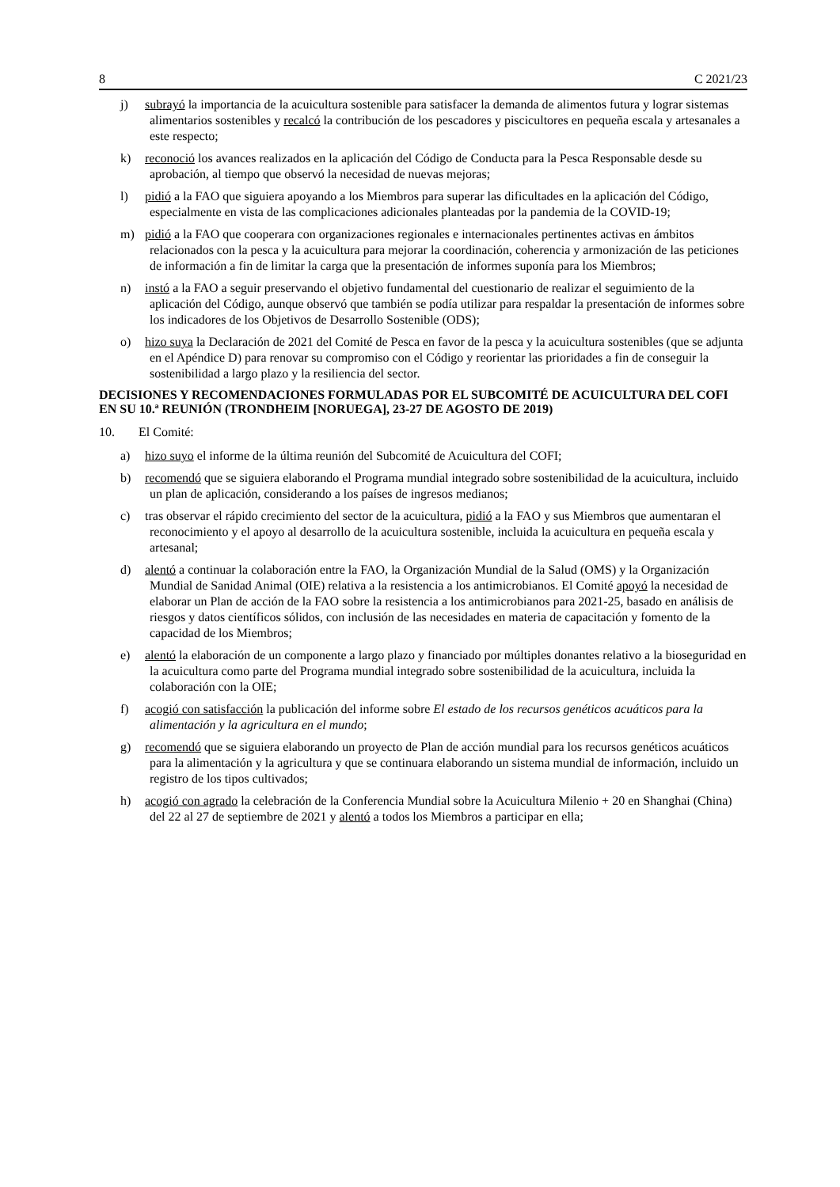8 C 2021/23
j) subrayó la importancia de la acuicultura sostenible para satisfacer la demanda de alimentos futura y lograr sistemas alimentarios sostenibles y recalcó la contribución de los pescadores y piscicultores en pequeña escala y artesanales a este respecto;
k) reconoció los avances realizados en la aplicación del Código de Conducta para la Pesca Responsable desde su aprobación, al tiempo que observó la necesidad de nuevas mejoras;
l) pidió a la FAO que siguiera apoyando a los Miembros para superar las dificultades en la aplicación del Código, especialmente en vista de las complicaciones adicionales planteadas por la pandemia de la COVID-19;
m) pidió a la FAO que cooperara con organizaciones regionales e internacionales pertinentes activas en ámbitos relacionados con la pesca y la acuicultura para mejorar la coordinación, coherencia y armonización de las peticiones de información a fin de limitar la carga que la presentación de informes suponía para los Miembros;
n) instó a la FAO a seguir preservando el objetivo fundamental del cuestionario de realizar el seguimiento de la aplicación del Código, aunque observó que también se podía utilizar para respaldar la presentación de informes sobre los indicadores de los Objetivos de Desarrollo Sostenible (ODS);
o) hizo suya la Declaración de 2021 del Comité de Pesca en favor de la pesca y la acuicultura sostenibles (que se adjunta en el Apéndice D) para renovar su compromiso con el Código y reorientar las prioridades a fin de conseguir la sostenibilidad a largo plazo y la resiliencia del sector.
DECISIONES Y RECOMENDACIONES FORMULADAS POR EL SUBCOMITÉ DE ACUICULTURA DEL COFI EN SU 10.ª REUNIÓN (TRONDHEIM [NORUEGA], 23-27 DE AGOSTO DE 2019)
10. El Comité:
a) hizo suyo el informe de la última reunión del Subcomité de Acuicultura del COFI;
b) recomendó que se siguiera elaborando el Programa mundial integrado sobre sostenibilidad de la acuicultura, incluido un plan de aplicación, considerando a los países de ingresos medianos;
c) tras observar el rápido crecimiento del sector de la acuicultura, pidió a la FAO y sus Miembros que aumentaran el reconocimiento y el apoyo al desarrollo de la acuicultura sostenible, incluida la acuicultura en pequeña escala y artesanal;
d) alentó a continuar la colaboración entre la FAO, la Organización Mundial de la Salud (OMS) y la Organización Mundial de Sanidad Animal (OIE) relativa a la resistencia a los antimicrobianos. El Comité apoyó la necesidad de elaborar un Plan de acción de la FAO sobre la resistencia a los antimicrobianos para 2021-25, basado en análisis de riesgos y datos científicos sólidos, con inclusión de las necesidades en materia de capacitación y fomento de la capacidad de los Miembros;
e) alentó la elaboración de un componente a largo plazo y financiado por múltiples donantes relativo a la bioseguridad en la acuicultura como parte del Programa mundial integrado sobre sostenibilidad de la acuicultura, incluida la colaboración con la OIE;
f) acogió con satisfacción la publicación del informe sobre El estado de los recursos genéticos acuáticos para la alimentación y la agricultura en el mundo;
g) recomendó que se siguiera elaborando un proyecto de Plan de acción mundial para los recursos genéticos acuáticos para la alimentación y la agricultura y que se continuara elaborando un sistema mundial de información, incluido un registro de los tipos cultivados;
h) acogió con agrado la celebración de la Conferencia Mundial sobre la Acuicultura Milenio + 20 en Shanghai (China) del 22 al 27 de septiembre de 2021 y alentó a todos los Miembros a participar en ella;